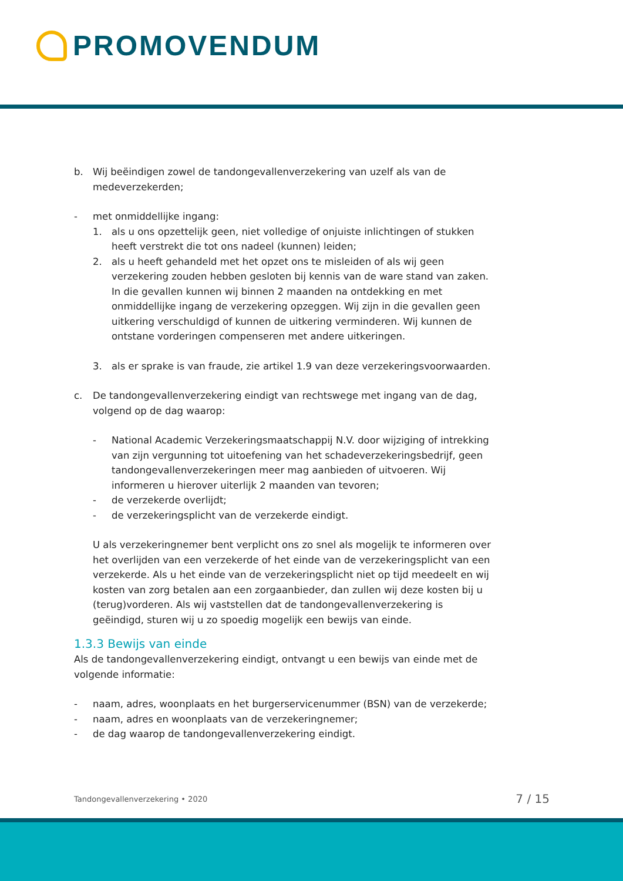PROMOVENDUM
b. Wij beëindigen zowel de tandongevallenverzekering van uzelf als van de medeverzekerden;
- met onmiddellijke ingang:
1. als u ons opzettelijk geen, niet volledige of onjuiste inlichtingen of stukken heeft verstrekt die tot ons nadeel (kunnen) leiden;
2. als u heeft gehandeld met het opzet ons te misleiden of als wij geen verzekering zouden hebben gesloten bij kennis van de ware stand van zaken. In die gevallen kunnen wij binnen 2 maanden na ontdekking en met onmiddellijke ingang de verzekering opzeggen. Wij zijn in die gevallen geen uitkering verschuldigd of kunnen de uitkering verminderen. Wij kunnen de ontstane vorderingen compenseren met andere uitkeringen.
3. als er sprake is van fraude, zie artikel 1.9 van deze verzekeringsvoorwaarden.
c. De tandongevallenverzekering eindigt van rechtswege met ingang van de dag, volgend op de dag waarop:
- National Academic Verzekeringsmaatschappij N.V. door wijziging of intrekking van zijn vergunning tot uitoefening van het schadeverzekeringsbedrijf, geen tandongevallenverzekeringen meer mag aanbieden of uitvoeren. Wij informeren u hierover uiterlijk 2 maanden van tevoren;
- de verzekerde overlijdt;
- de verzekeringsplicht van de verzekerde eindigt.
U als verzekeringnemer bent verplicht ons zo snel als mogelijk te informeren over het overlijden van een verzekerde of het einde van de verzekeringsplicht van een verzekerde. Als u het einde van de verzekeringsplicht niet op tijd meedeelt en wij kosten van zorg betalen aan een zorgaanbieder, dan zullen wij deze kosten bij u (terug)vorderen. Als wij vaststellen dat de tandongevallenverzekering is geëindigd, sturen wij u zo spoedig mogelijk een bewijs van einde.
1.3.3 Bewijs van einde
Als de tandongevallenverzekering eindigt, ontvangt u een bewijs van einde met de volgende informatie:
- naam, adres, woonplaats en het burgerservicenummer (BSN) van de verzekerde;
- naam, adres en woonplaats van de verzekeringnemer;
- de dag waarop de tandongevallenverzekering eindigt.
Tandongevallenverzekering • 2020 7 / 15